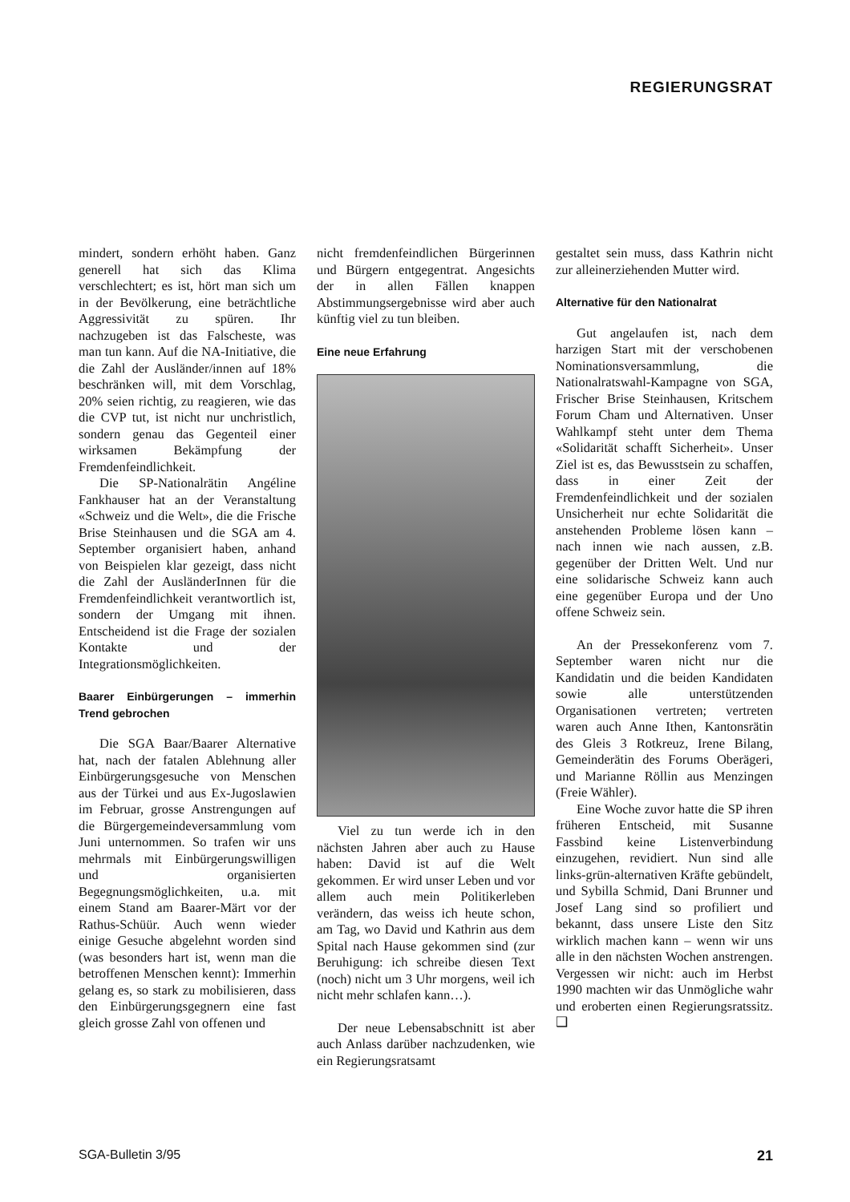REGIERUNGSRAT
mindert, sondern erhöht haben. Ganz generell hat sich das Klima verschlechtert; es ist, hört man sich um in der Bevölkerung, eine beträchtliche Aggressivität zu spüren. Ihr nachzugeben ist das Falscheste, was man tun kann. Auf die NA-Initiative, die die Zahl der Ausländer/innen auf 18% beschränken will, mit dem Vorschlag, 20% seien richtig, zu reagieren, wie das die CVP tut, ist nicht nur unchristlich, sondern genau das Gegenteil einer wirksamen Bekämpfung der Fremdenfeindlichkeit.
Die SP-Nationalrätin Angéline Fankhauser hat an der Veranstaltung «Schweiz und die Welt», die die Frische Brise Steinhausen und die SGA am 4. September organisiert haben, anhand von Beispielen klar gezeigt, dass nicht die Zahl der AusländerInnen für die Fremdenfeindlichkeit verantwortlich ist, sondern der Umgang mit ihnen. Entscheidend ist die Frage der sozialen Kontakte und der Integrationsmöglichkeiten.
Baarer Einbürgerungen – immerhin Trend gebrochen
Die SGA Baar/Baarer Alternative hat, nach der fatalen Ablehnung aller Einbürgerungsgesuche von Menschen aus der Türkei und aus Ex-Jugoslawien im Februar, grosse Anstrengungen auf die Bürgergemeindeversammlung vom Juni unternommen. So trafen wir uns mehrmals mit Einbürgerungswilligen und organisierten Begegnungsmöglichkeiten, u.a. mit einem Stand am Baarer-Märt vor der Rathus-Schüür. Auch wenn wieder einige Gesuche abgelehnt worden sind (was besonders hart ist, wenn man die betroffenen Menschen kennt): Immerhin gelang es, so stark zu mobilisieren, dass den Einbürgerungsgegnern eine fast gleich grosse Zahl von offenen und
nicht fremdenfeindlichen Bürgerinnen und Bürgern entgegentrat. Angesichts der in allen Fällen knappen Abstimmungsergebnisse wird aber auch künftig viel zu tun bleiben.
Eine neue Erfahrung
Viel zu tun werde ich in den nächsten Jahren aber auch zu Hause haben: David ist auf die Welt gekommen. Er wird unser Leben und vor allem auch mein Politikerleben verändern, das weiss ich heute schon, am Tag, wo David und Kathrin aus dem Spital nach Hause gekommen sind (zur Beruhigung: ich schreibe diesen Text (noch) nicht um 3 Uhr morgens, weil ich nicht mehr schlafen kann…).
Der neue Lebensabschnitt ist aber auch Anlass darüber nachzudenken, wie ein Regierungsratsamt
gestaltet sein muss, dass Kathrin nicht zur alleinerziehenden Mutter wird.
Alternative für den Nationalrat
Gut angelaufen ist, nach dem harzigen Start mit der verschobenen Nominationsversammlung, die Nationalratswahl-Kampagne von SGA, Frischer Brise Steinhausen, Kritschem Forum Cham und Alternativen. Unser Wahlkampf steht unter dem Thema «Solidarität schafft Sicherheit». Unser Ziel ist es, das Bewusstsein zu schaffen, dass in einer Zeit der Fremdenfeindlichkeit und der sozialen Unsicherheit nur echte Solidarität die anstehenden Probleme lösen kann – nach innen wie nach aussen, z.B. gegenüber der Dritten Welt. Und nur eine solidarische Schweiz kann auch eine gegenüber Europa und der Uno offene Schweiz sein.
An der Pressekonferenz vom 7. September waren nicht nur die Kandidatin und die beiden Kandidaten sowie alle unterstützenden Organisationen vertreten; vertreten waren auch Anne Ithen, Kantonsrätin des Gleis 3 Rotkreuz, Irene Bilang, Gemeinderätin des Forums Oberägeri, und Marianne Röllin aus Menzingen (Freie Wähler).
Eine Woche zuvor hatte die SP ihren früheren Entscheid, mit Susanne Fassbind keine Listenverbindung einzugehen, revidiert. Nun sind alle links-grün-alternativen Kräfte gebündelt, und Sybilla Schmid, Dani Brunner und Josef Lang sind so profiliert und bekannt, dass unsere Liste den Sitz wirklich machen kann – wenn wir uns alle in den nächsten Wochen anstrengen. Vergessen wir nicht: auch im Herbst 1990 machten wir das Unmögliche wahr und eroberten einen Regierungsratssitz. ❑
SGA-Bulletin 3/95 21